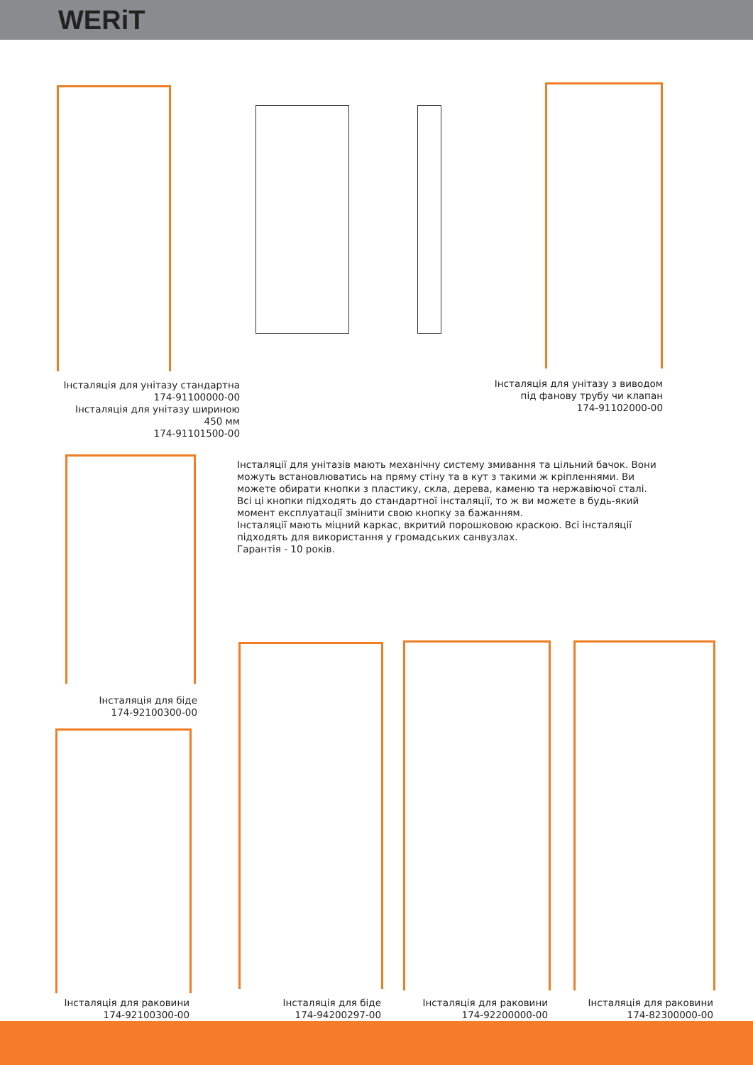WERiT
Інсталяція для унітазу стандартна
174-91100000-00
Інсталяція для унітазу шириною
450 мм
174-91101500-00
Інсталяція для унітазу з виводом
під фанову трубу чи клапан
174-91102000-00
Інсталяції для унітазів мають механічну систему змивання та цільний бачок. Вони можуть встановлюватись на пряму стіну та в кут з такими ж кріпленнями. Ви можете обирати кнопки з пластику, скла, дерева, каменю та нержавіючої сталі. Всі ці кнопки підходять до стандартної інсталяції, то ж ви можете в будь-який момент експлуатації змінити свою кнопку за бажанням.
Інсталяції мають міцний каркас, вкритий порошковою краскою. Всі інсталяції підходять для використання у громадських санвузлах.
Гарантія - 10 років.
Інсталяція для біде
174-92100300-00
Інсталяція для раковини
174-92100300-00
Інсталяція для біде
174-94200297-00
Інсталяція для раковини
174-92200000-00
Інсталяція для раковини
174-82300000-00